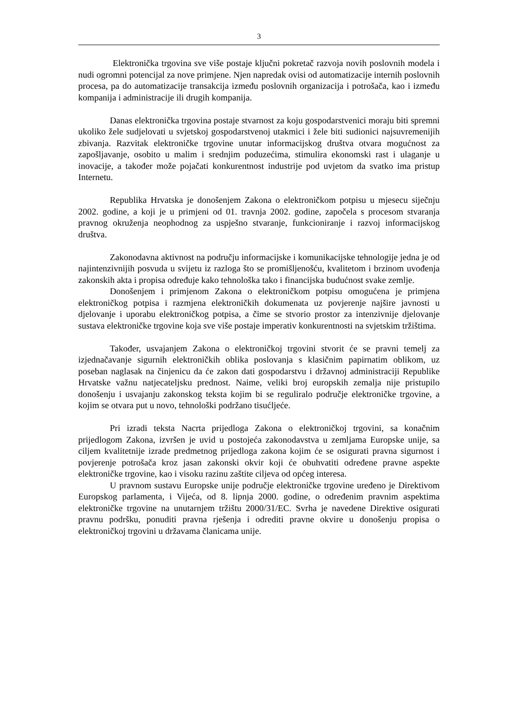3
Elektronička trgovina sve više postaje ključni pokretač razvoja novih poslovnih modela i nudi ogromni potencijal za nove primjene. Njen napredak ovisi od automatizacije internih poslovnih procesa, pa do automatizacije transakcija između poslovnih organizacija i potrošača, kao i između kompanija i administracije ili drugih kompanija.
Danas elektronička trgovina postaje stvarnost za koju gospodarstvenici moraju biti spremni ukoliko žele sudjelovati u svjetskoj gospodarstvenoj utakmici i žele biti sudionici najsuvremenijih zbivanja. Razvitak elektroničke trgovine unutar informacijskog društva otvara mogućnost za zapošljavanje, osobito u malim i srednjim poduzećima, stimulira ekonomski rast i ulaganje u inovacije, a također može pojačati konkurentnost industrije pod uvjetom da svatko ima pristup Internetu.
Republika Hrvatska je donošenjem Zakona o elektroničkom potpisu u mjesecu siječnju 2002. godine, a koji je u primjeni od 01. travnja 2002. godine, započela s procesom stvaranja pravnog okruženja neophodnog za uspješno stvaranje, funkcioniranje i razvoj informacijskog društva.
Zakonodavna aktivnost na području informacijske i komunikacijske tehnologije jedna je od najintenzivnijih posvuda u svijetu iz razloga što se promišljenošću, kvalitetom i brzinom uvođenja zakonskih akta i propisa određuje kako tehnološka tako i financijska budućnost svake zemlje.
Donošenjem i primjenom Zakona o elektroničkom potpisu omogućena je primjena elektroničkog potpisa i razmjena elektroničkih dokumenata uz povjerenje najšire javnosti u djelovanje i uporabu elektroničkog potpisa, a čime se stvorio prostor za intenzivnije djelovanje sustava elektroničke trgovine koja sve više postaje imperativ konkurentnosti na svjetskim tržištima.
Također, usvajanjem Zakona o elektroničkoj trgovini stvorit će se pravni temelj za izjednačavanje sigurnih elektroničkih oblika poslovanja s klasičnim papirnatim oblikom, uz poseban naglasak na činjenicu da će zakon dati gospodarstvu i državnoj administraciji Republike Hrvatske važnu natjecateljsku prednost. Naime, veliki broj europskih zemalja nije pristupilo donošenju i usvajanju zakonskog teksta kojim bi se reguliralo područje elektroničke trgovine, a kojim se otvara put u novo, tehnološki podržano tisućljeće.
Pri izradi teksta Nacrta prijedloga Zakona o elektroničkoj trgovini, sa konačnim prijedlogom Zakona, izvršen je uvid u postojeća zakonodavstva u zemljama Europske unije, sa ciljem kvalitetnije izrade predmetnog prijedloga zakona kojim će se osigurati pravna sigurnost i povjerenje potrošača kroz jasan zakonski okvir koji će obuhvatiti određene pravne aspekte elektroničke trgovine, kao i visoku razinu zaštite ciljeva od općeg interesa.
U pravnom sustavu Europske unije područje elektroničke trgovine uređeno je Direktivom Europskog parlamenta, i Vijeća, od 8. lipnja 2000. godine, o određenim pravnim aspektima elektroničke trgovine na unutarnjem tržištu 2000/31/EC. Svrha je navedene Direktive osigurati pravnu podršku, ponuditi pravna rješenja i odrediti pravne okvire u donošenju propisa o elektroničkoj trgovini u državama članicama unije.